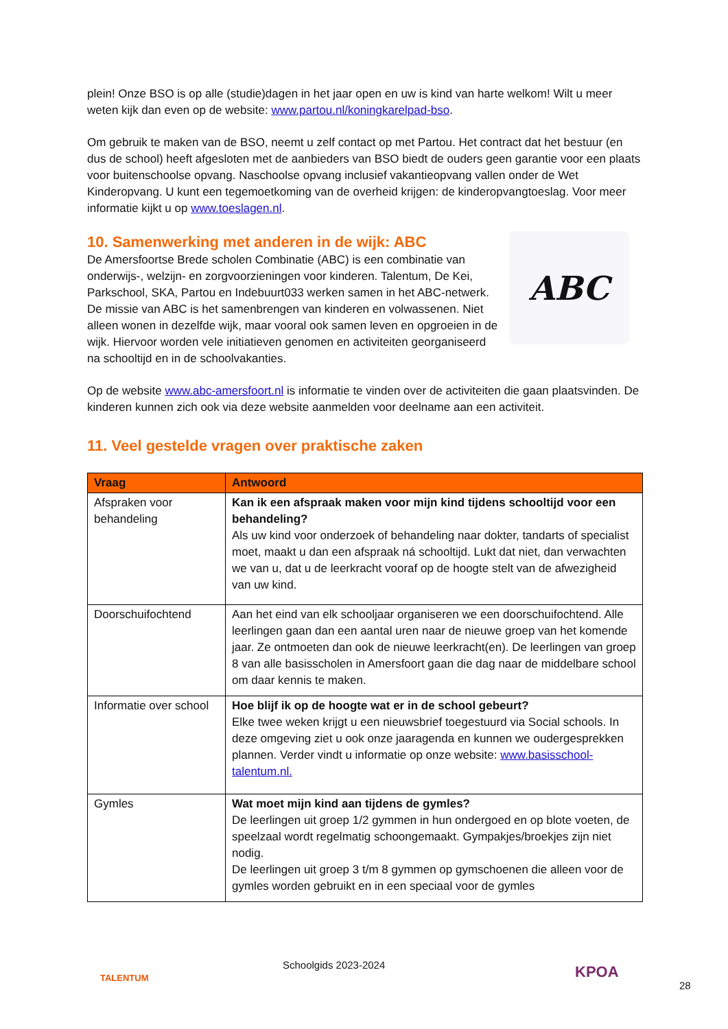plein! Onze BSO is op alle (studie)dagen in het jaar open en uw is kind van harte welkom! Wilt u meer weten kijk dan even op de website: www.partou.nl/koningkarelpad-bso.
Om gebruik te maken van de BSO, neemt u zelf contact op met Partou. Het contract dat het bestuur (en dus de school) heeft afgesloten met de aanbieders van BSO biedt de ouders geen garantie voor een plaats voor buitenschoolse opvang. Naschoolse opvang inclusief vakantieopvang vallen onder de Wet Kinderopvang. U kunt een tegemoetkoming van de overheid krijgen: de kinderopvangtoeslag. Voor meer informatie kijkt u op www.toeslagen.nl.
ABC
10. Samenwerking met anderen in de wijk: ABC
De Amersfoortse Brede scholen Combinatie (ABC) is een combinatie van onderwijs-, welzijn- en zorgvoorzieningen voor kinderen. Talentum, De Kei, Parkschool, SKA, Partou en Indebuurt033 werken samen in het ABC-netwerk. De missie van ABC is het samenbrengen van kinderen en volwassenen. Niet alleen wonen in dezelfde wijk, maar vooral ook samen leven en opgroeien in de wijk. Hiervoor worden vele initiatieven genomen en activiteiten georganiseerd na schooltijd en in de schoolvakanties.
Op de website www.abc-amersfoort.nl is informatie te vinden over de activiteiten die gaan plaatsvinden. De kinderen kunnen zich ook via deze website aanmelden voor deelname aan een activiteit.
11. Veel gestelde vragen over praktische zaken
| Vraag | Antwoord |
| --- | --- |
| Afspraken voor behandeling | Kan ik een afspraak maken voor mijn kind tijdens schooltijd voor een behandeling? Als uw kind voor onderzoek of behandeling naar dokter, tandarts of specialist moet, maakt u dan een afspraak ná schooltijd. Lukt dat niet, dan verwachten we van u, dat u de leerkracht vooraf op de hoogte stelt van de afwezigheid van uw kind. |
| Doorschuifochtend | Aan het eind van elk schooljaar organiseren we een doorschuifochtend. Alle leerlingen gaan dan een aantal uren naar de nieuwe groep van het komende jaar. Ze ontmoeten dan ook de nieuwe leerkracht(en). De leerlingen van groep 8 van alle basisscholen in Amersfoort gaan die dag naar de middelbare school om daar kennis te maken. |
| Informatie over school | Hoe blijf ik op de hoogte wat er in de school gebeurt? Elke twee weken krijgt u een nieuwsbrief toegestuurd via Social schools. In deze omgeving ziet u ook onze jaaragenda en kunnen we oudergesprekken plannen. Verder vindt u informatie op onze website: www.basisschool-talentum.nl. |
| Gymles | Wat moet mijn kind aan tijdens de gymles? De leerlingen uit groep 1/2 gymmen in hun ondergoed en op blote voeten, de speelzaal wordt regelmatig schoongemaakt. Gympakjes/broekjes zijn niet nodig. De leerlingen uit groep 3 t/m 8 gymmen op gymschoenen die alleen voor de gymles worden gebruikt en in een speciaal voor de gymles |
TALENTUM
Schoolgids 2023-2024 KPOA
28